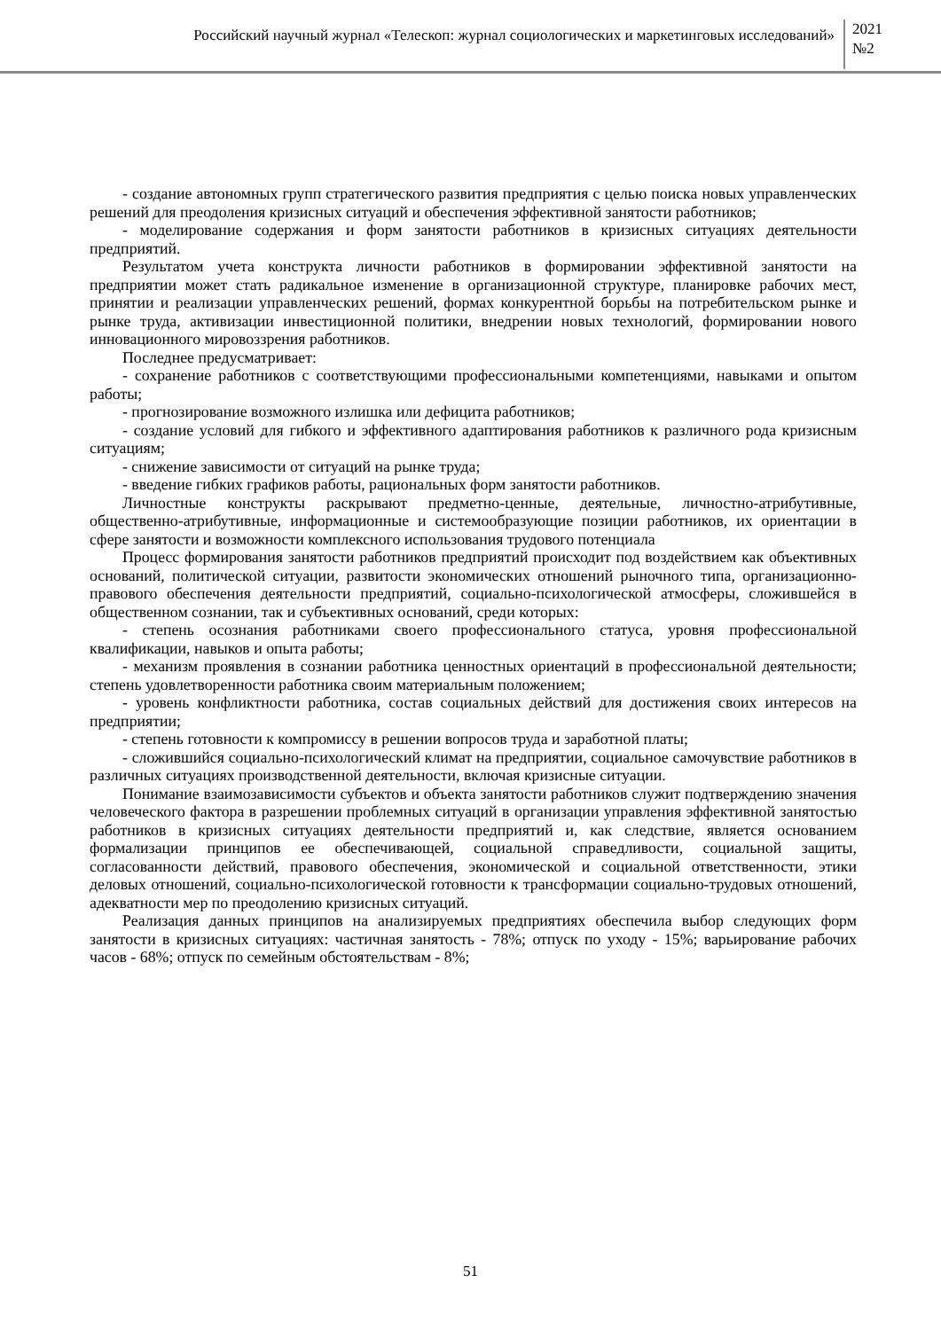Российский научный журнал «Телескоп: журнал социологических и маркетинговых исследований»
2021
№2
- создание автономных групп стратегического развития предприятия с целью поиска новых управленческих решений для преодоления кризисных ситуаций и обеспечения эффективной занятости работников;
- моделирование содержания и форм занятости работников в кризисных ситуациях деятельности предприятий.
Результатом учета конструкта личности работников в формировании эффективной занятости на предприятии может стать радикальное изменение в организационной структуре, планировке рабочих мест, принятии и реализации управленческих решений, формах конкурентной борьбы на потребительском рынке и рынке труда, активизации инвестиционной политики, внедрении новых технологий, формировании нового инновационного мировоззрения работников.
Последнее предусматривает:
- сохранение работников с соответствующими профессиональными компетенциями, навыками и опытом работы;
- прогнозирование возможного излишка или дефицита работников;
- создание условий для гибкого и эффективного адаптирования работников к различного рода кризисным ситуациям;
- снижение зависимости от ситуаций на рынке труда;
- введение гибких графиков работы, рациональных форм занятости работников.
Личностные конструкты раскрывают предметно-ценные, деятельные, личностно-атрибутивные, общественно-атрибутивные, информационные и системообразующие позиции работников, их ориентации в сфере занятости и возможности комплексного использования трудового потенциала
Процесс формирования занятости работников предприятий происходит под воздействием как объективных оснований, политической ситуации, развитости экономических отношений рыночного типа, организационно-правового обеспечения деятельности предприятий, социально-психологической атмосферы, сложившейся в общественном сознании, так и субъективных оснований, среди которых:
- степень осознания работниками своего профессионального статуса, уровня профессиональной квалификации, навыков и опыта работы;
- механизм проявления в сознании работника ценностных ориентаций в профессиональной деятельности; степень удовлетворенности работника своим материальным положением;
- уровень конфликтности работника, состав социальных действий для достижения своих интересов на предприятии;
- степень готовности к компромиссу в решении вопросов труда и заработной платы;
- сложившийся социально-психологический климат на предприятии, социальное самочувствие работников в различных ситуациях производственной деятельности, включая кризисные ситуации.
Понимание взаимозависимости субъектов и объекта занятости работников служит подтверждению значения человеческого фактора в разрешении проблемных ситуаций в организации управления эффективной занятостью работников в кризисных ситуациях деятельности предприятий и, как следствие, является основанием формализации принципов ее обеспечивающей, социальной справедливости, социальной защиты, согласованности действий, правового обеспечения, экономической и социальной ответственности, этики деловых отношений, социально-психологической готовности к трансформации социально-трудовых отношений, адекватности мер по преодолению кризисных ситуаций.
Реализация данных принципов на анализируемых предприятиях обеспечила выбор следующих форм занятости в кризисных ситуациях: частичная занятость - 78%; отпуск по уходу - 15%; варьирование рабочих часов - 68%; отпуск по семейным обстоятельствам - 8%;
51